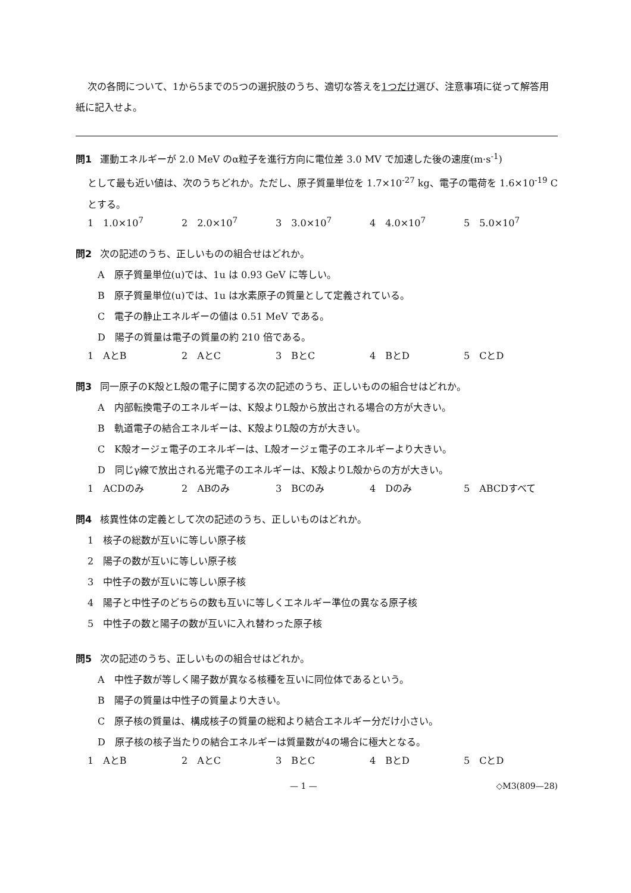次の各問について、1から5までの5つの選択肢のうち、適切な答えを1つだけ選び、注意事項に従って解答用紙に記入せよ。
問1 運動エネルギーが 2.0 MeV のα粒子を進行方向に電位差 3.0 MV で加速した後の速度(m·s<sup>-1</sup>)
として最も近い値は、次のうちどれか。ただし、原子質量単位を 1.7×10<sup>-27</sup> kg、電子の電荷を 1.6×10<sup>-19</sup> C とする。
1　1.0×10<sup>7</sup> 2　2.0×10<sup>7</sup> 3　3.0×10<sup>7</sup> 4　4.0×10<sup>7</sup> 5　5.0×10<sup>7</sup>
問2 次の記述のうち、正しいものの組合せはどれか。
A　原子質量単位(u)では、1u は 0.93 GeV に等しい。
B　原子質量単位(u)では、1u は水素原子の質量として定義されている。
C　電子の静止エネルギーの値は 0.51 MeV である。
D　陽子の質量は電子の質量の約 210 倍である。
1　AとB 2　AとC 3　BとC 4　BとD 5　CとD
問3 同一原子のK殻とL殻の電子に関する次の記述のうち、正しいものの組合せはどれか。
A　内部転換電子のエネルギーは、K殻よりL殻から放出される場合の方が大きい。
B　軌道電子の結合エネルギーは、K殻よりL殻の方が大きい。
C　K殻オージェ電子のエネルギーは、L殻オージェ電子のエネルギーより大きい。
D　同じγ線で放出される光電子のエネルギーは、K殻よりL殻からの方が大きい。
1　ACDのみ 2　ABのみ 3　BCのみ 4　Dのみ 5　ABCDすべて
問4 核異性体の定義として次の記述のうち、正しいものはどれか。
1　核子の総数が互いに等しい原子核
2　陽子の数が互いに等しい原子核
3　中性子の数が互いに等しい原子核
4　陽子と中性子のどちらの数も互いに等しくエネルギー準位の異なる原子核
5　中性子の数と陽子の数が互いに入れ替わった原子核
問5 次の記述のうち、正しいものの組合せはどれか。
A　中性子数が等しく陽子数が異なる核種を互いに同位体であるという。
B　陽子の質量は中性子の質量より大きい。
C　原子核の質量は、構成核子の質量の総和より結合エネルギー分だけ小さい。
D　原子核の核子当たりの結合エネルギーは質量数が4の場合に極大となる。
1　AとB 2　AとC 3　BとC 4　BとD 5　CとD
— 1 — ◇M3(809—28)